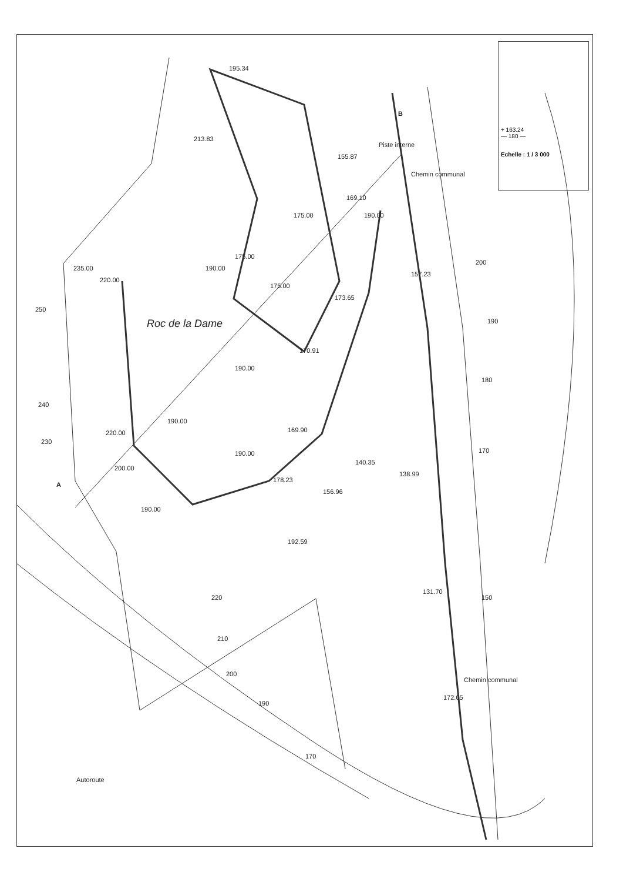Roc de la Dame
A
B
Chemin communal
Chemin communal
Piste interne
Autoroute
190.00
190.00
190.00
190.00
190.00
190.00
175.00
175.00
175.00
169.10
155.87
213.83
195.34
235.00
220.00
220.00
200.00
140.35
138.99
157.23
173.65
170.91
169.90
178.23
156.96
192.59
131.70
172.05
250
240
230
200
190
180
170
150
220
210
200
190
170
+ 163.24
— 180 —
Echelle : 1 / 3 000